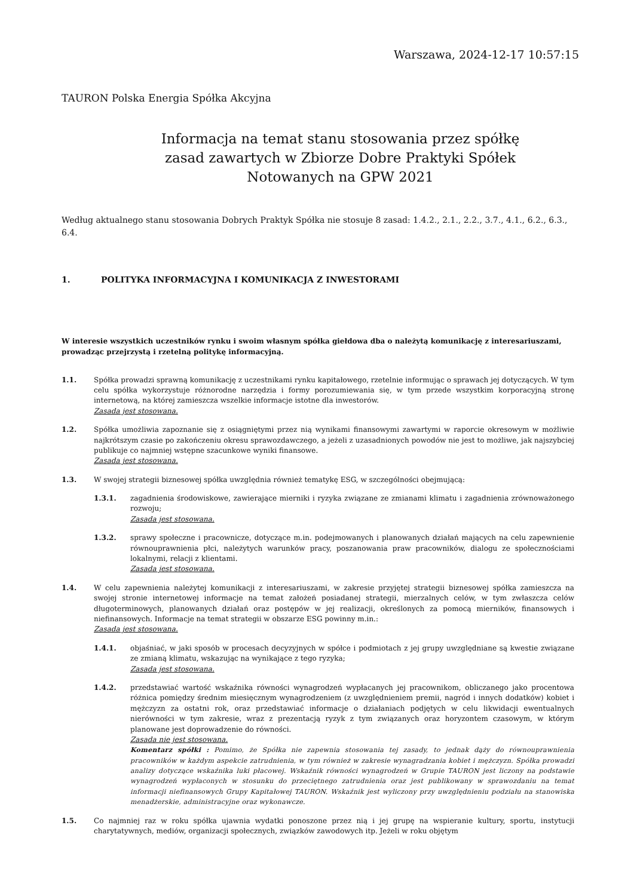Warszawa, 2024-12-17 10:57:15
TAURON Polska Energia Spółka Akcyjna
Informacja na temat stanu stosowania przez spółkę
zasad zawartych w Zbiorze Dobre Praktyki Spółek
Notowanych na GPW 2021
Według aktualnego stanu stosowania Dobrych Praktyk Spółka nie stosuje 8 zasad: 1.4.2., 2.1., 2.2., 3.7., 4.1., 6.2., 6.3., 6.4.
1. POLITYKA INFORMACYJNA I KOMUNIKACJA Z INWESTORAMI
W interesie wszystkich uczestników rynku i swoim własnym spółka giełdowa dba o należytą komunikację z interesariuszami, prowadząc przejrzystą i rzetelną politykę informacyjną.
1.1. Spółka prowadzi sprawną komunikację z uczestnikami rynku kapitałowego, rzetelnie informując o sprawach jej dotyczących. W tym celu spółka wykorzystuje różnorodne narzędzia i formy porozumiewania się, w tym przede wszystkim korporacyjną stronę internetową, na której zamieszcza wszelkie informacje istotne dla inwestorów.
Zasada jest stosowana.
1.2. Spółka umożliwia zapoznanie się z osiągniętymi przez nią wynikami finansowymi zawartymi w raporcie okresowym w możliwie najkrótszym czasie po zakończeniu okresu sprawozdawczego, a jeżeli z uzasadnionych powodów nie jest to możliwe, jak najszybciej publikuje co najmniej wstępne szacunkowe wyniki finansowe.
Zasada jest stosowana.
1.3. W swojej strategii biznesowej spółka uwzględnia również tematykę ESG, w szczególności obejmującą:
1.3.1. zagadnienia środowiskowe, zawierające mierniki i ryzyka związane ze zmianami klimatu i zagadnienia zrównoważonego rozwoju;
Zasada jest stosowana.
1.3.2. sprawy społeczne i pracownicze, dotyczące m.in. podejmowanych i planowanych działań mających na celu zapewnienie równouprawnienia płci, należytych warunków pracy, poszanowania praw pracowników, dialogu ze społecznościami lokalnymi, relacji z klientami.
Zasada jest stosowana.
1.4. W celu zapewnienia należytej komunikacji z interesariuszami, w zakresie przyjętej strategii biznesowej spółka zamieszcza na swojej stronie internetowej informacje na temat założeń posiadanej strategii, mierzalnych celów, w tym zwłaszcza celów długoterminowych, planowanych działań oraz postępów w jej realizacji, określonych za pomocą mierników, finansowych i niefinansowych. Informacje na temat strategii w obszarze ESG powinny m.in.:
Zasada jest stosowana.
1.4.1. objaśniać, w jaki sposób w procesach decyzyjnych w spółce i podmiotach z jej grupy uwzględniane są kwestie związane ze zmianą klimatu, wskazując na wynikające z tego ryzyka;
Zasada jest stosowana.
1.4.2. przedstawiać wartość wskaźnika równości wynagrodzeń wypłacanych jej pracownikom, obliczanego jako procentowa różnica pomiędzy średnim miesięcznym wynagrodzeniem (z uwzględnieniem premii, nagród i innych dodatków) kobiet i mężczyzn za ostatni rok, oraz przedstawiać informacje o działaniach podjętych w celu likwidacji ewentualnych nierówności w tym zakresie, wraz z prezentacją ryzyk z tym związanych oraz horyzontem czasowym, w którym planowane jest doprowadzenie do równości.
Zasada nie jest stosowana.
Komentarz spółki : Pomimo, że Spółka nie zapewnia stosowania tej zasady, to jednak dąży do równouprawnienia pracowników w każdym aspekcie zatrudnienia, w tym również w zakresie wynagradzania kobiet i mężczyzn. Spółka prowadzi analizy dotyczące wskaźnika luki płacowej. Wskaźnik równości wynagrodzeń w Grupie TAURON jest liczony na podstawie wynagrodzeń wypłaconych w stosunku do przeciętnego zatrudnienia oraz jest publikowany w sprawozdaniu na temat informacji niefinansowych Grupy Kapitałowej TAURON. Wskaźnik jest wyliczony przy uwzględnieniu podziału na stanowiska menadżerskie, administracyjne oraz wykonawcze.
1.5. Co najmniej raz w roku spółka ujawnia wydatki ponoszone przez nią i jej grupę na wspieranie kultury, sportu, instytucji charytatywnych, mediów, organizacji społecznych, związków zawodowych itp. Jeżeli w roku objętym